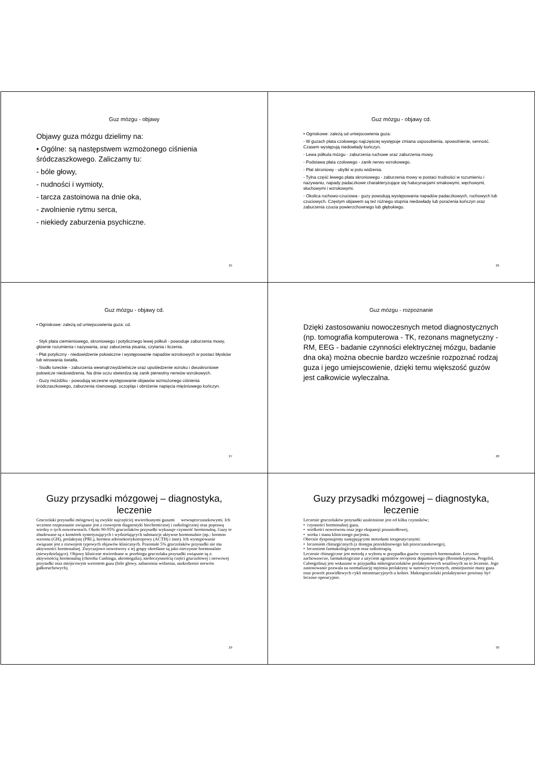Guz mózgu - objawy
Objawy guza mózgu dzielimy na:
• Ogólne: są następstwem wzmożonego ciśnienia śródczaszkowego. Zaliczamy tu:
- bóle głowy,
- nudności i wymioty,
- tarcza zastoinowa na dnie oka,
- zwolnienie rytmu serca,
- niekiedy zaburzenia psychiczne.
25
Guz mózgu - objawy cd.
• Ogniskowe: zależą od umiejscowienia guza:
- W guzach płata czołowego najczęściej występuje zmiana usposobienia, spowolnienie, senność. Czasem występują niedowłady kończyn.
- Lewa półkula mózgu - zaburzenia ruchowe oraz zaburzenia mowy.
- Podstawa płata czołowego - zanik nerwu wzrokowego.
- Płat skroniowy - ubytki w polu widzenia.
- Tylna część lewego płata skroniowego - zaburzenia mowy w postaci trudności w rozumieniu i nazywaniu, napady padaczkowe charakteryzujące się halucynacjami smakowymi, węchowymi, słuchowymi i wzrokowymi.
- Okolica ruchowo-czuciowa - guzy powodują występowania napadów padaczkowych, ruchowych lub czuciowych. Częstym objawem są też różnego stopnia niedowłady lub porażenia kończyn oraz zaburzenia czucia powierzchownego lub głębokiego.
26
Guz mózgu - objawy cd.
• Ogniskowe: zależą od umiejscowienia guza: cd.
- Styk płata ciemieniowego, skroniowego i potylicznego lewej półkuli - powoduje zaburzenia mowy, głównie rozumienia i nazywania, oraz zaburzenia pisania, czytania i liczenia.
- Płat potyliczny - niedowidzenie połowiczne i występowanie napadów wzrokowych w postaci błysków lub wirowania światła.
- Siodło tureckie - zaburzenia wewnątrzwydzielnicze oraz upośledzenie wzroku i dwuskroniowe połowicze niedowidzenia. Na dnie oczu stwierdza się zanik pierwotny nerwów wzrokowych.
- Guzy móżdżku - powodują wczesne występowanie objawów wzmożonego ciśnienia śródczaszkowego, zaburzenia równowagi, oczopląs i obniżenie napięcia mięśniowego kończyn.
27
Guz mózgu - rozpoznanie
Dzięki zastosowaniu nowoczesnych metod diagnostycznych (np. tomografia komputerowa - TK, rezonans magnetyczny - RM, EEG - badanie czynności elektrycznej mózgu, badanie dna oka) można obecnie bardzo wcześnie rozpoznać rodzaj guza i jego umiejscowienie, dzięki temu większość guzów jest całkowicie wyleczalna.
28
Guzy przysadki mózgowej – diagnostyka, leczenie
Gruczolaki przysadki mózgowej są zwykle najczęściej stwierdzanymi guzami wewnątrzczaszkowymi. Ich wczesne rozpoznanie związane jest z rozwojem diagnostyki biochemicznej i radiologicznej oraz poprawą wiedzy o tych nowotworach. Około 90-95% gruczolaków przysadki wykazuje czynność hormonalną. Guzy te zbudowane są z komórek syntetyzujących i wydzielających substancje aktywne hormonalnie (np.: hormon wzrostu (GH), prolaktynę (PRL), hormon adrenokortykotropowy (ACTH) i inne). Ich występowanie związane jest z rozwojem typowych objawów klinicznych. Pozostałe 5% gruczolaków przysadki nie ma aktywności hormonalnej. Zwyczajowo nowotwory z tej grupy określane są jako nieczynne hormonalnie (niewydzielające). Objawy kliniczne stwierdzane w przebiegu gruczolaka przysadki związane są z: aktywnością hormonalną (choroba Cushinga, akromegalia), niedoczynnością części gruczołowej i nerwowej przysadki oraz miejscowym wzrostem guza (bóle głowy, zaburzenia widzenia, uszkodzenie nerwów gałkoruchowych).
29
Guzy przysadki mózgowej – diagnostyka, leczenie
Leczenie gruczolaków przysadki uzależnione jest od kilku czynników;
• czynności hormonalnej guza,
• wielkości nowotworu oraz jego ekspansji pozasiodłowej,
• wieku i stanu klinicznego pacjenta.
Obecnie dysponujemy następującymi metodami terapeutycznymi:
• leczeniem chirurgicznych (z dostępu przezklinowego lub przezczaszkowego),
• leczeniem farmakologicznym oraz radioterapią.
Leczenie chirurgiczne jest metodą z wyboru w przypadku guzów czynnych hormonalnie. Leczenie zachowawcze, farmakologiczne z użyciem agonistów receptora dopaminowego (Bromokryptyna, Pergolid, Cabergolina) jest wskazane w przypadku mikrogruczolaków prolaktynowych wrażliwych na to leczenie. Jego zastosowanie pozwala na normalizację stężenia prolaktyny w surowicy leczonych, zmniejszenie masy guza oraz powrót prawidłowych cykli menstruacyjnych u kobiet. Makrogruczolaki prolaktynowe powinny być leczone operacyjnie.
30